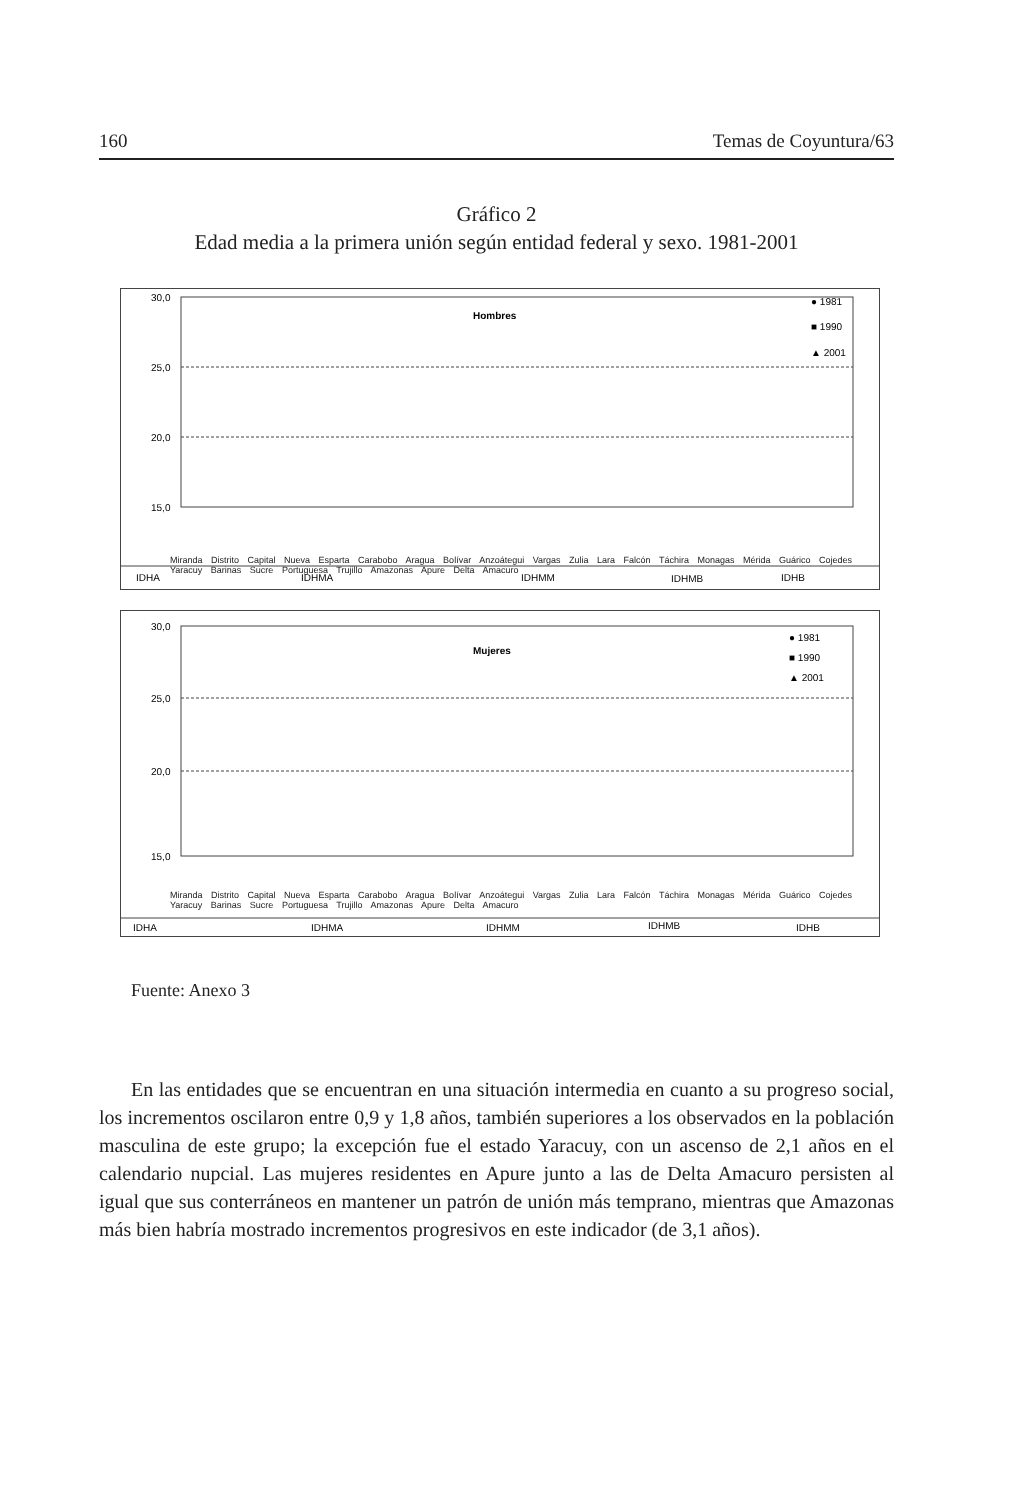160 Temas de Coyuntura/63
Gráfico 2
Edad media a la primera unión según entidad federal y sexo. 1981-2001
30,0
25,0
20,0
15,0
Hombres
● 1981
■ 1990
▲ 2001
IDHA
IDHMA
IDHMM
IDHMB
IDHB
Miranda Distrito Capital Nueva Esparta Carabobo Aragua Bolívar Anzoátegui Vargas Zulia Lara Falcón Táchira Monagas Mérida Guárico Cojedes Yaracuy Barinas Sucre Portuguesa Trujillo Amazonas Apure Delta Amacuro
30,0
25,0
20,0
15,0
Mujeres
● 1981
■ 1990
▲ 2001
IDHA
IDHMA
IDHMM
IDHMB
IDHB
Miranda Distrito Capital Nueva Esparta Carabobo Aragua Bolívar Anzoátegui Vargas Zulia Lara Falcón Táchira Monagas Mérida Guárico Cojedes Yaracuy Barinas Sucre Portuguesa Trujillo Amazonas Apure Delta Amacuro
Fuente: Anexo 3
En las entidades que se encuentran en una situación intermedia en cuanto a su progreso social, los incrementos oscilaron entre 0,9 y 1,8 años, también superiores a los observados en la población masculina de este grupo; la excepción fue el estado Yaracuy, con un ascenso de 2,1 años en el calendario nupcial. Las mujeres residentes en Apure junto a las de Delta Amacuro persisten al igual que sus conterráneos en mantener un patrón de unión más temprano, mientras que Amazonas más bien habría mostrado incrementos progresivos en este indicador (de 3,1 años).